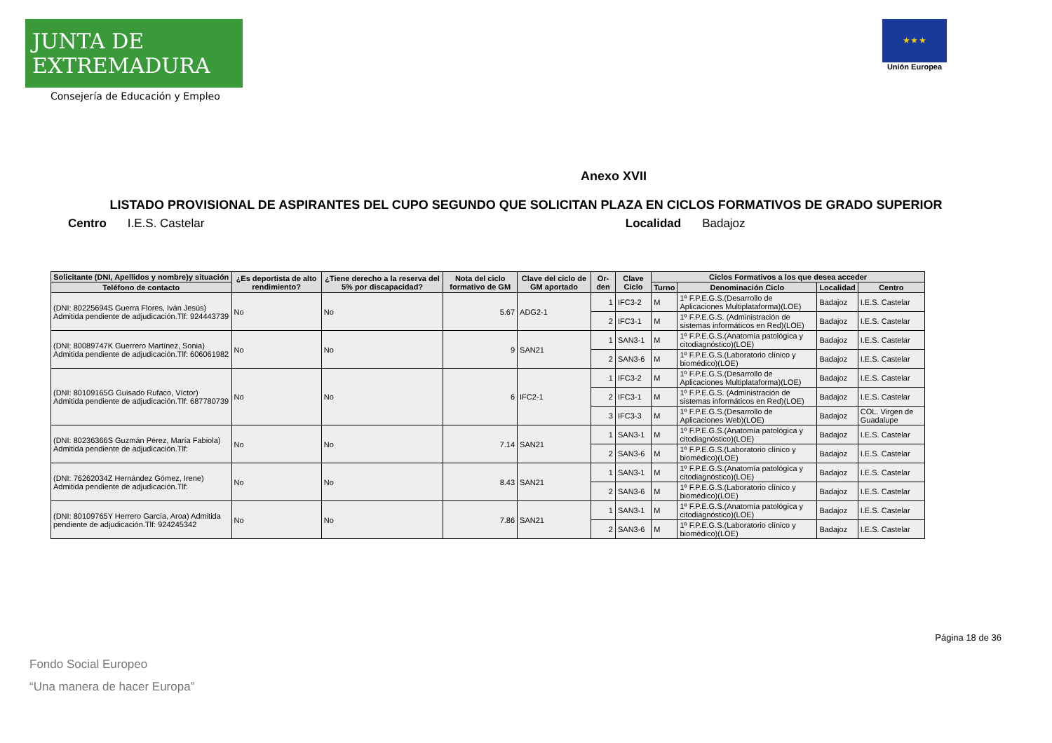JUNTA DE EXTREMADURA
Consejería de Educación y Empleo
★ ★ ★
Unión Europea
Anexo XVII
LISTADO PROVISIONAL DE ASPIRANTES DEL CUPO SEGUNDO QUE SOLICITAN PLAZA EN CICLOS FORMATIVOS DE GRADO SUPERIOR
Centro I.E.S. Castelar Localidad Badajoz
| Solicitante (DNI, Apellidos y nombre)y situación | ¿Es deportista de alto rendimiento? | ¿Tiene derecho a la reserva del 5% por discapacidad? | Nota del ciclo formativo de GM | Clave del ciclo de GM aportado | Or- den | Clave Ciclo | Ciclos Formativos a los que desea acceder | | | |
| --- | --- | --- | --- | --- | --- | --- | --- | --- | --- | --- |
| Teléfono de contacto | | | | | | | Turno | Denominación Ciclo | Localidad | Centro |
| (DNI: 80225694S Guerra Flores, Iván Jesús) Admitida pendiente de adjudicación.Tlf: 924443739 | No | No | 5.67 | ADG2-1 | 1 | IFC3-2 | M | 1º F.P.E.G.S.(Desarrollo de Aplicaciones Multiplataforma)(LOE) | Badajoz | I.E.S. Castelar |
| | | | | | 2 | IFC3-1 | M | 1º F.P.E.G.S. (Administración de sistemas informáticos en Red)(LOE) | Badajoz | I.E.S. Castelar |
| (DNI: 80089747K Guerrero Martínez, Sonia) Admitida pendiente de adjudicación.Tlf: 606061982 | No | No | 9 | SAN21 | 1 | SAN3-1 | M | 1º F.P.E.G.S.(Anatomía patológica y citodiagnóstico)(LOE) | Badajoz | I.E.S. Castelar |
| | | | | | 2 | SAN3-6 | M | 1º F.P.E.G.S.(Laboratorio clínico y biomédico)(LOE) | Badajoz | I.E.S. Castelar |
| (DNI: 80109165G Guisado Rufaco, Víctor) Admitida pendiente de adjudicación.Tlf: 687780739 | No | No | 6 | IFC2-1 | 1 | IFC3-2 | M | 1º F.P.E.G.S.(Desarrollo de Aplicaciones Multiplataforma)(LOE) | Badajoz | I.E.S. Castelar |
| | | | | | 2 | IFC3-1 | M | 1º F.P.E.G.S. (Administración de sistemas informáticos en Red)(LOE) | Badajoz | I.E.S. Castelar |
| | | | | | 3 | IFC3-3 | M | 1º F.P.E.G.S.(Desarrollo de Aplicaciones Web)(LOE) | Badajoz | COL. Virgen de Guadalupe |
| (DNI: 80236366S Guzmán Pérez, María Fabiola) Admitida pendiente de adjudicación.Tlf: | No | No | 7.14 | SAN21 | 1 | SAN3-1 | M | 1º F.P.E.G.S.(Anatomía patológica y citodiagnóstico)(LOE) | Badajoz | I.E.S. Castelar |
| | | | | | 2 | SAN3-6 | M | 1º F.P.E.G.S.(Laboratorio clínico y biomédico)(LOE) | Badajoz | I.E.S. Castelar |
| (DNI: 76262034Z Hernández Gómez, Irene) Admitida pendiente de adjudicación.Tlf: | No | No | 8.43 | SAN21 | 1 | SAN3-1 | M | 1º F.P.E.G.S.(Anatomía patológica y citodiagnóstico)(LOE) | Badajoz | I.E.S. Castelar |
| | | | | | 2 | SAN3-6 | M | 1º F.P.E.G.S.(Laboratorio clínico y biomédico)(LOE) | Badajoz | I.E.S. Castelar |
| (DNI: 80109765Y Herrero García, Aroa) Admitida pendiente de adjudicación.Tlf: 924245342 | No | No | 7.86 | SAN21 | 1 | SAN3-1 | M | 1º F.P.E.G.S.(Anatomía patológica y citodiagnóstico)(LOE) | Badajoz | I.E.S. Castelar |
| | | | | | 2 | SAN3-6 | M | 1º F.P.E.G.S.(Laboratorio clínico y biomédico)(LOE) | Badajoz | I.E.S. Castelar |
Página 18 de 36
Fondo Social Europeo
“Una manera de hacer Europa”